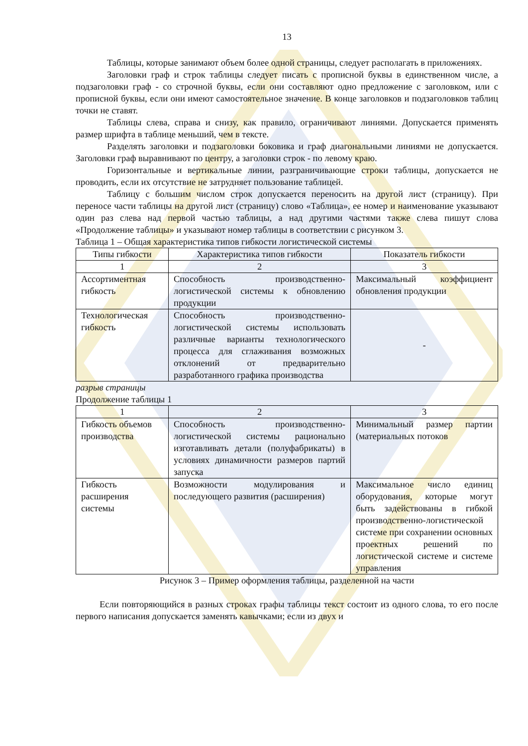13
Таблицы, которые занимают объем более одной страницы, следует располагать в приложениях.
Заголовки граф и строк таблицы следует писать с прописной буквы в единственном числе, а подзаголовки граф - со строчной буквы, если они составляют одно предложение с заголовком, или с прописной буквы, если они имеют самостоятельное значение. В конце заголовков и подзаголовков таблиц точки не ставят.
Таблицы слева, справа и снизу, как правило, ограничивают линиями. Допускается применять размер шрифта в таблице меньший, чем в тексте.
Разделять заголовки и подзаголовки боковика и граф диагональными линиями не допускается. Заголовки граф выравнивают по центру, а заголовки строк - по левому краю.
Горизонтальные и вертикальные линии, разграничивающие строки таблицы, допускается не проводить, если их отсутствие не затрудняет пользование таблицей.
Таблицу с большим числом строк допускается переносить на другой лист (страницу). При переносе части таблицы на другой лист (страницу) слово «Таблица», ее номер и наименование указывают один раз слева над первой частью таблицы, а над другими частями также слева пишут слова «Продолжение таблицы» и указывают номер таблицы в соответствии с рисунком 3.
Таблица 1 – Общая характеристика типов гибкости логистической системы
| Типы гибкости | Характеристика типов гибкости | Показатель гибкости |
| 1 | 2 | 3 |
| Ассортиментная гибкость | Способность производственно-логистической системы к обновлению продукции | Максимальный коэффициент обновления продукции |
| Технологическая гибкость | Способность производственно-логистической системы использовать различные варианты технологического процесса для сглаживания возможных отклонений от предварительно разработанного графика производства | - |
разрыв страницы
Продолжение таблицы 1
| 1 | 2 | 3 |
| Гибкость объемов производства | Способность производственно-логистической системы рационально изготавливать детали (полуфабрикаты) в условиях динамичности размеров партий запуска | Минимальный размер партии (материальных потоков |
| Гибкость расширения системы | Возможности модулирования и последующего развития (расширения) | Максимальное число единиц оборудования, которые могут быть задействованы в гибкой производственно-логистической системе при сохранении основных проектных решений по логистической системе и системе управления |
Рисунок 3 – Пример оформления таблицы, разделенной на части
Если повторяющийся в разных строках графы таблицы текст состоит из одного слова, то его после первого написания допускается заменять кавычками; если из двух и